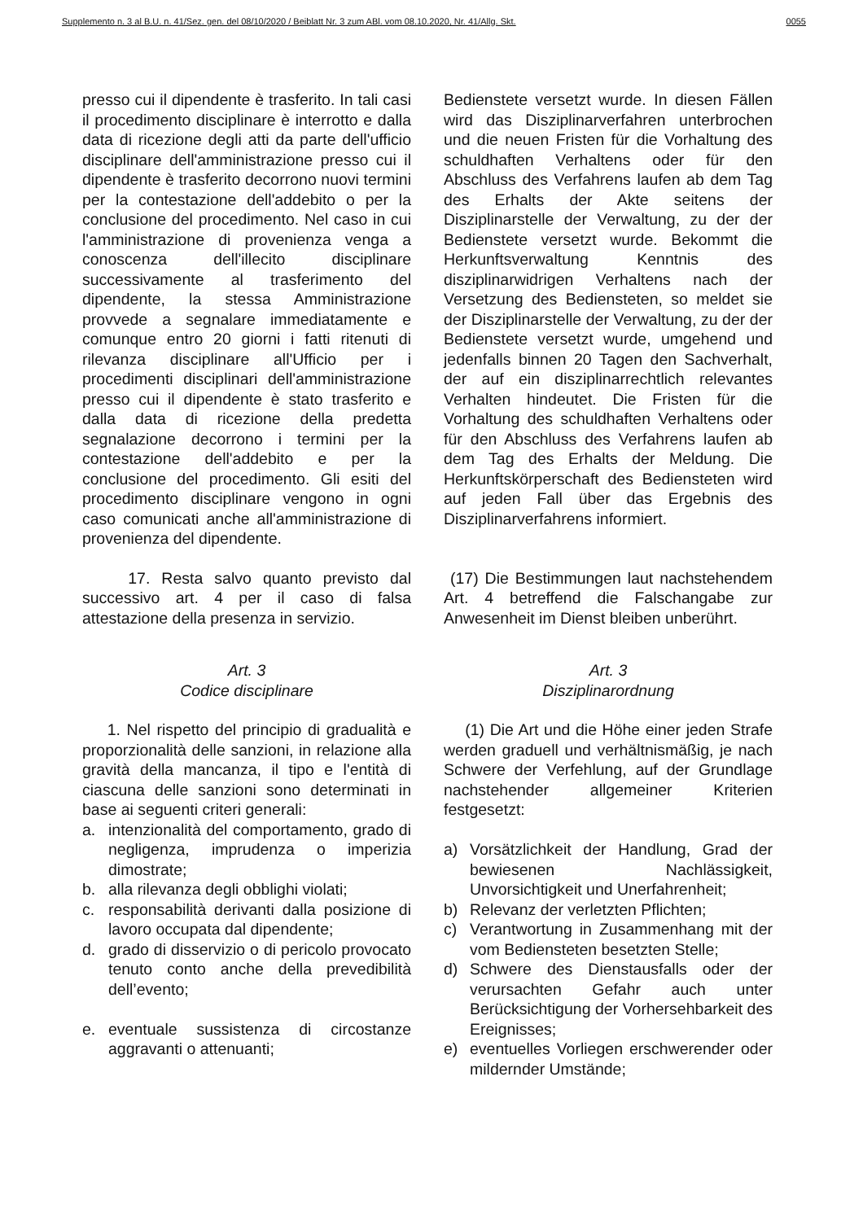Supplemento n. 3 al B.U. n. 41/Sez. gen. del 08/10/2020 / Beiblatt Nr. 3 zum ABl. vom 08.10.2020, Nr. 41/Allg. Skt. 0055
presso cui il dipendente è trasferito. In tali casi il procedimento disciplinare è interrotto e dalla data di ricezione degli atti da parte dell'ufficio disciplinare dell'amministrazione presso cui il dipendente è trasferito decorrono nuovi termini per la contestazione dell'addebito o per la conclusione del procedimento. Nel caso in cui l'amministrazione di provenienza venga a conoscenza dell'illecito disciplinare successivamente al trasferimento del dipendente, la stessa Amministrazione provvede a segnalare immediatamente e comunque entro 20 giorni i fatti ritenuti di rilevanza disciplinare all'Ufficio per i procedimenti disciplinari dell'amministrazione presso cui il dipendente è stato trasferito e dalla data di ricezione della predetta segnalazione decorrono i termini per la contestazione dell'addebito e per la conclusione del procedimento. Gli esiti del procedimento disciplinare vengono in ogni caso comunicati anche all'amministrazione di provenienza del dipendente.
Bedienstete versetzt wurde. In diesen Fällen wird das Disziplinarverfahren unterbrochen und die neuen Fristen für die Vorhaltung des schuldhaften Verhaltens oder für den Abschluss des Verfahrens laufen ab dem Tag des Erhalts der Akte seitens der Disziplinarstelle der Verwaltung, zu der der Bedienstete versetzt wurde. Bekommt die Herkunftsverwaltung Kenntnis des disziplinarwidrigen Verhaltens nach der Versetzung des Bediensteten, so meldet sie der Disziplinarstelle der Verwaltung, zu der der Bedienstete versetzt wurde, umgehend und jedenfalls binnen 20 Tagen den Sachverhalt, der auf ein disziplinarrechtlich relevantes Verhalten hindeutet. Die Fristen für die Vorhaltung des schuldhaften Verhaltens oder für den Abschluss des Verfahrens laufen ab dem Tag des Erhalts der Meldung. Die Herkunftskörperschaft des Bediensteten wird auf jeden Fall über das Ergebnis des Disziplinarverfahrens informiert.
17. Resta salvo quanto previsto dal successivo art. 4 per il caso di falsa attestazione della presenza in servizio.
(17) Die Bestimmungen laut nachstehendem Art. 4 betreffend die Falschangabe zur Anwesenheit im Dienst bleiben unberührt.
Art. 3
Codice disciplinare
Art. 3
Disziplinarordnung
1. Nel rispetto del principio di gradualità e proporzionalità delle sanzioni, in relazione alla gravità della mancanza, il tipo e l'entità di ciascuna delle sanzioni sono determinati in base ai seguenti criteri generali:
a. intenzionalità del comportamento, grado di negligenza, imprudenza o imperizia dimostrate;
b. alla rilevanza degli obblighi violati;
c. responsabilità derivanti dalla posizione di lavoro occupata dal dipendente;
d. grado di disservizio o di pericolo provocato tenuto conto anche della prevedibilità dell’evento;
e. eventuale sussistenza di circostanze aggravanti o attenuanti;
(1) Die Art und die Höhe einer jeden Strafe werden graduell und verhältnismäßig, je nach Schwere der Verfehlung, auf der Grundlage nachstehender allgemeiner Kriterien festgesetzt:
a) Vorsätzlichkeit der Handlung, Grad der bewiesenen Nachlässigkeit, Unvorsichtigkeit und Unerfahrenheit;
b) Relevanz der verletzten Pflichten;
c) Verantwortung in Zusammenhang mit der vom Bediensteten besetzten Stelle;
d) Schwere des Dienstausfalls oder der verursachten Gefahr auch unter Berücksichtigung der Vorhersehbarkeit des Ereignisses;
e) eventuelles Vorliegen erschwerender oder mildernder Umstände;